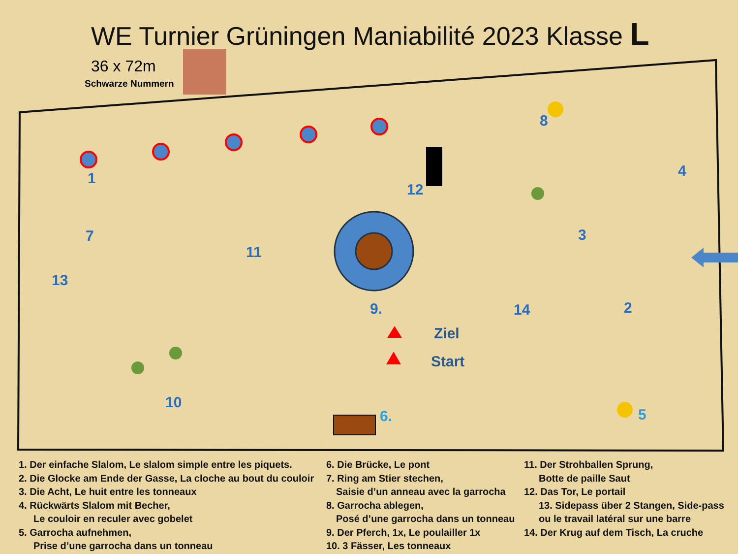WE Turnier Grüningen Maniabilité 2023 Klasse L
36 x 72m
Schwarze Nummern
1
2
3
4
5
6.
7
8
9.
10
11
12
13
14
Ziel
Start
1. Der einfache Slalom, Le slalom simple entre les piquets.
2. Die Glocke am Ende der Gasse, La cloche au bout du couloir
3. Die Acht, Le huit entre les tonneaux
4. Rückwärts Slalom mit Becher,
Le couloir en reculer avec gobelet
5. Garrocha aufnehmen,
Prise d’une garrocha dans un tonneau
6. Die Brücke, Le pont
7. Ring am Stier stechen,
Saisie d’un anneau avec la garrocha
8. Garrocha ablegen,
Posé d’une garrocha dans un tonneau
9. Der Pferch, 1x, Le poulailler 1x
10. 3 Fässer, Les tonneaux
11. Der Strohballen Sprung,
Botte de paille Saut
12. Das Tor, Le portail
13. Sidepass über 2 Stangen, Side-pass
ou le travail latéral sur une barre
14. Der Krug auf dem Tisch, La cruche